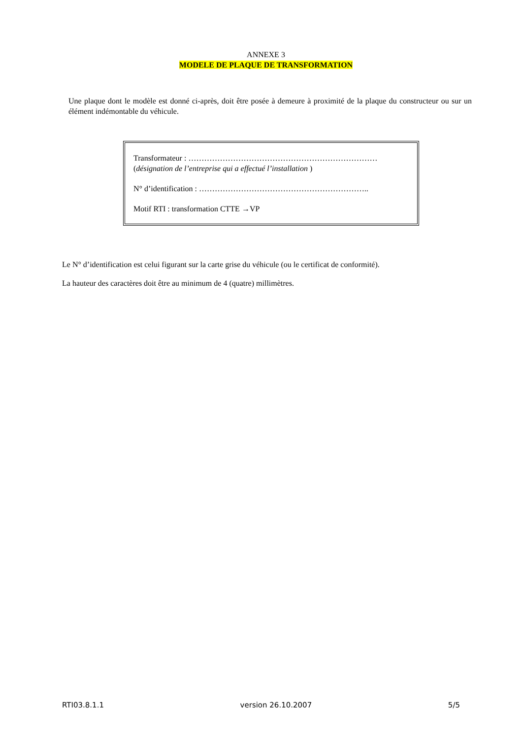ANNEXE 3
MODELE DE PLAQUE DE TRANSFORMATION
Une plaque dont le modèle est donné ci-après, doit être posée à demeure à proximité de la plaque du constructeur ou sur un élément indémontable du véhicule.
Transformateur : ………………………………………………………………
(désignation de l’entreprise qui a effectué l’installation )
N° d’identification : ………………………………………………………..
Motif RTI : transformation CTTE →VP
Le N° d’identification est celui figurant sur la carte grise du véhicule (ou le certificat de conformité).
La hauteur des caractères doit être au minimum de 4 (quatre) millimètres.
RTI03.8.1.1 version 26.10.2007 5/5